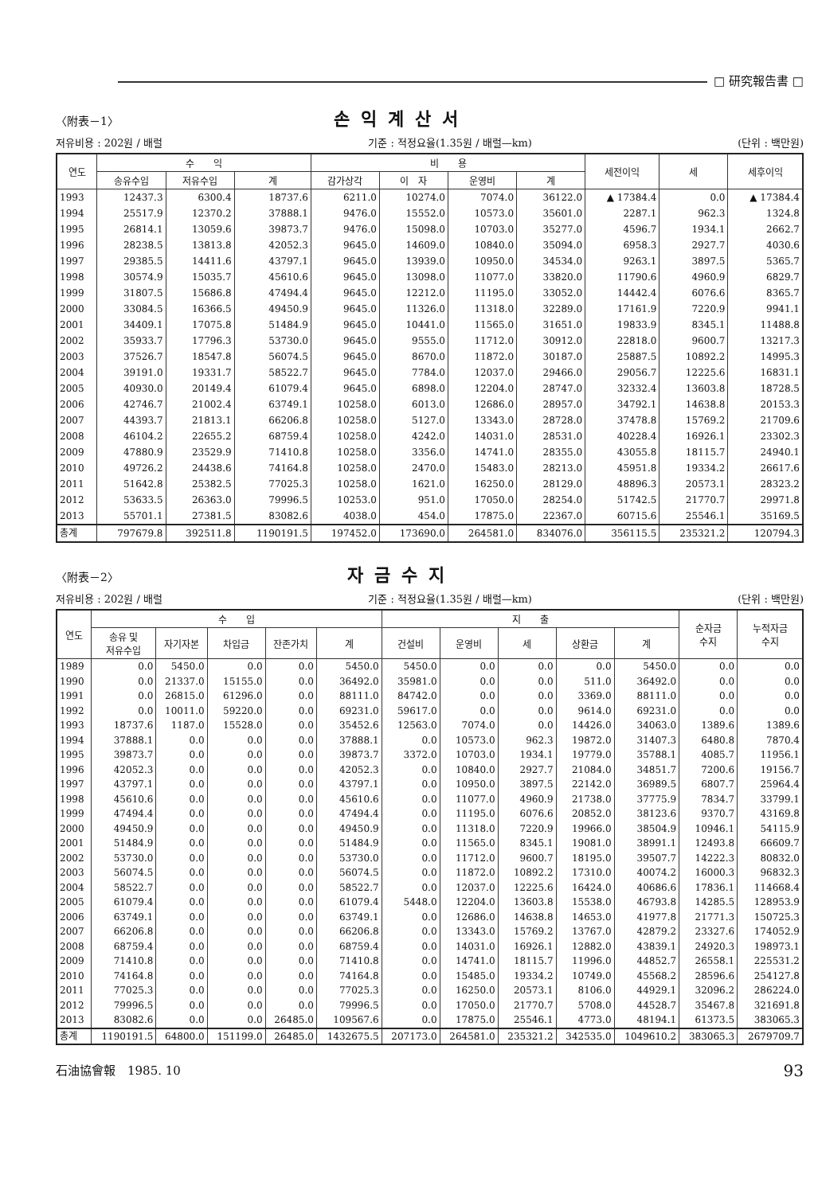□ 研究報告書 □
〈附表－1〉
손익계산서
저유비용 : 202원 / 배럴 기준 : 적정요율(1.35원 / 배럴—km) (단위 : 백만원)
| 연도 | 수 익 | | | 비 용 | | | | 세전이익 | 세 | 세후이익 |
| --- | --- | --- | --- | --- | --- | --- | --- | --- | --- | --- |
| | 송유수입 | 저유수입 | 계 | 감가상각 | 이 자 | 운영비 | 계 | | | |
| 1993 | 12437.3 | 6300.4 | 18737.6 | 6211.0 | 10274.0 | 7074.0 | 36122.0 | ▲ 17384.4 | 0.0 | ▲ 17384.4 |
| 1994 | 25517.9 | 12370.2 | 37888.1 | 9476.0 | 15552.0 | 10573.0 | 35601.0 | 2287.1 | 962.3 | 1324.8 |
| 1995 | 26814.1 | 13059.6 | 39873.7 | 9476.0 | 15098.0 | 10703.0 | 35277.0 | 4596.7 | 1934.1 | 2662.7 |
| 1996 | 28238.5 | 13813.8 | 42052.3 | 9645.0 | 14609.0 | 10840.0 | 35094.0 | 6958.3 | 2927.7 | 4030.6 |
| 1997 | 29385.5 | 14411.6 | 43797.1 | 9645.0 | 13939.0 | 10950.0 | 34534.0 | 9263.1 | 3897.5 | 5365.7 |
| 1998 | 30574.9 | 15035.7 | 45610.6 | 9645.0 | 13098.0 | 11077.0 | 33820.0 | 11790.6 | 4960.9 | 6829.7 |
| 1999 | 31807.5 | 15686.8 | 47494.4 | 9645.0 | 12212.0 | 11195.0 | 33052.0 | 14442.4 | 6076.6 | 8365.7 |
| 2000 | 33084.5 | 16366.5 | 49450.9 | 9645.0 | 11326.0 | 11318.0 | 32289.0 | 17161.9 | 7220.9 | 9941.1 |
| 2001 | 34409.1 | 17075.8 | 51484.9 | 9645.0 | 10441.0 | 11565.0 | 31651.0 | 19833.9 | 8345.1 | 11488.8 |
| 2002 | 35933.7 | 17796.3 | 53730.0 | 9645.0 | 9555.0 | 11712.0 | 30912.0 | 22818.0 | 9600.7 | 13217.3 |
| 2003 | 37526.7 | 18547.8 | 56074.5 | 9645.0 | 8670.0 | 11872.0 | 30187.0 | 25887.5 | 10892.2 | 14995.3 |
| 2004 | 39191.0 | 19331.7 | 58522.7 | 9645.0 | 7784.0 | 12037.0 | 29466.0 | 29056.7 | 12225.6 | 16831.1 |
| 2005 | 40930.0 | 20149.4 | 61079.4 | 9645.0 | 6898.0 | 12204.0 | 28747.0 | 32332.4 | 13603.8 | 18728.5 |
| 2006 | 42746.7 | 21002.4 | 63749.1 | 10258.0 | 6013.0 | 12686.0 | 28957.0 | 34792.1 | 14638.8 | 20153.3 |
| 2007 | 44393.7 | 21813.1 | 66206.8 | 10258.0 | 5127.0 | 13343.0 | 28728.0 | 37478.8 | 15769.2 | 21709.6 |
| 2008 | 46104.2 | 22655.2 | 68759.4 | 10258.0 | 4242.0 | 14031.0 | 28531.0 | 40228.4 | 16926.1 | 23302.3 |
| 2009 | 47880.9 | 23529.9 | 71410.8 | 10258.0 | 3356.0 | 14741.0 | 28355.0 | 43055.8 | 18115.7 | 24940.1 |
| 2010 | 49726.2 | 24438.6 | 74164.8 | 10258.0 | 2470.0 | 15483.0 | 28213.0 | 45951.8 | 19334.2 | 26617.6 |
| 2011 | 51642.8 | 25382.5 | 77025.3 | 10258.0 | 1621.0 | 16250.0 | 28129.0 | 48896.3 | 20573.1 | 28323.2 |
| 2012 | 53633.5 | 26363.0 | 79996.5 | 10253.0 | 951.0 | 17050.0 | 28254.0 | 51742.5 | 21770.7 | 29971.8 |
| 2013 | 55701.1 | 27381.5 | 83082.6 | 4038.0 | 454.0 | 17875.0 | 22367.0 | 60715.6 | 25546.1 | 35169.5 |
| 총계 | 797679.8 | 392511.8 | 1190191.5 | 197452.0 | 173690.0 | 264581.0 | 834076.0 | 356115.5 | 235321.2 | 120794.3 |
〈附表－2〉
자금수지
저유비용 : 202원 / 배럴 기준 : 적정요율(1.35원 / 배럴—km) (단위 : 백만원)
| 연도 | 수 입 | | | | | 지 출 | | | | | 순자금 수지 | 누적자금 수지 |
| --- | --- | --- | --- | --- | --- | --- | --- | --- | --- | --- | --- | --- |
| | 송유 및 저유수입 | 자기자본 | 차입금 | 잔존가치 | 계 | 건설비 | 운영비 | 세 | 상환금 | 계 | | |
| 1989 | 0.0 | 5450.0 | 0.0 | 0.0 | 5450.0 | 5450.0 | 0.0 | 0.0 | 0.0 | 5450.0 | 0.0 | 0.0 |
| 1990 | 0.0 | 21337.0 | 15155.0 | 0.0 | 36492.0 | 35981.0 | 0.0 | 0.0 | 511.0 | 36492.0 | 0.0 | 0.0 |
| 1991 | 0.0 | 26815.0 | 61296.0 | 0.0 | 88111.0 | 84742.0 | 0.0 | 0.0 | 3369.0 | 88111.0 | 0.0 | 0.0 |
| 1992 | 0.0 | 10011.0 | 59220.0 | 0.0 | 69231.0 | 59617.0 | 0.0 | 0.0 | 9614.0 | 69231.0 | 0.0 | 0.0 |
| 1993 | 18737.6 | 1187.0 | 15528.0 | 0.0 | 35452.6 | 12563.0 | 7074.0 | 0.0 | 14426.0 | 34063.0 | 1389.6 | 1389.6 |
| 1994 | 37888.1 | 0.0 | 0.0 | 0.0 | 37888.1 | 0.0 | 10573.0 | 962.3 | 19872.0 | 31407.3 | 6480.8 | 7870.4 |
| 1995 | 39873.7 | 0.0 | 0.0 | 0.0 | 39873.7 | 3372.0 | 10703.0 | 1934.1 | 19779.0 | 35788.1 | 4085.7 | 11956.1 |
| 1996 | 42052.3 | 0.0 | 0.0 | 0.0 | 42052.3 | 0.0 | 10840.0 | 2927.7 | 21084.0 | 34851.7 | 7200.6 | 19156.7 |
| 1997 | 43797.1 | 0.0 | 0.0 | 0.0 | 43797.1 | 0.0 | 10950.0 | 3897.5 | 22142.0 | 36989.5 | 6807.7 | 25964.4 |
| 1998 | 45610.6 | 0.0 | 0.0 | 0.0 | 45610.6 | 0.0 | 11077.0 | 4960.9 | 21738.0 | 37775.9 | 7834.7 | 33799.1 |
| 1999 | 47494.4 | 0.0 | 0.0 | 0.0 | 47494.4 | 0.0 | 11195.0 | 6076.6 | 20852.0 | 38123.6 | 9370.7 | 43169.8 |
| 2000 | 49450.9 | 0.0 | 0.0 | 0.0 | 49450.9 | 0.0 | 11318.0 | 7220.9 | 19966.0 | 38504.9 | 10946.1 | 54115.9 |
| 2001 | 51484.9 | 0.0 | 0.0 | 0.0 | 51484.9 | 0.0 | 11565.0 | 8345.1 | 19081.0 | 38991.1 | 12493.8 | 66609.7 |
| 2002 | 53730.0 | 0.0 | 0.0 | 0.0 | 53730.0 | 0.0 | 11712.0 | 9600.7 | 18195.0 | 39507.7 | 14222.3 | 80832.0 |
| 2003 | 56074.5 | 0.0 | 0.0 | 0.0 | 56074.5 | 0.0 | 11872.0 | 10892.2 | 17310.0 | 40074.2 | 16000.3 | 96832.3 |
| 2004 | 58522.7 | 0.0 | 0.0 | 0.0 | 58522.7 | 0.0 | 12037.0 | 12225.6 | 16424.0 | 40686.6 | 17836.1 | 114668.4 |
| 2005 | 61079.4 | 0.0 | 0.0 | 0.0 | 61079.4 | 5448.0 | 12204.0 | 13603.8 | 15538.0 | 46793.8 | 14285.5 | 128953.9 |
| 2006 | 63749.1 | 0.0 | 0.0 | 0.0 | 63749.1 | 0.0 | 12686.0 | 14638.8 | 14653.0 | 41977.8 | 21771.3 | 150725.3 |
| 2007 | 66206.8 | 0.0 | 0.0 | 0.0 | 66206.8 | 0.0 | 13343.0 | 15769.2 | 13767.0 | 42879.2 | 23327.6 | 174052.9 |
| 2008 | 68759.4 | 0.0 | 0.0 | 0.0 | 68759.4 | 0.0 | 14031.0 | 16926.1 | 12882.0 | 43839.1 | 24920.3 | 198973.1 |
| 2009 | 71410.8 | 0.0 | 0.0 | 0.0 | 71410.8 | 0.0 | 14741.0 | 18115.7 | 11996.0 | 44852.7 | 26558.1 | 225531.2 |
| 2010 | 74164.8 | 0.0 | 0.0 | 0.0 | 74164.8 | 0.0 | 15485.0 | 19334.2 | 10749.0 | 45568.2 | 28596.6 | 254127.8 |
| 2011 | 77025.3 | 0.0 | 0.0 | 0.0 | 77025.3 | 0.0 | 16250.0 | 20573.1 | 8106.0 | 44929.1 | 32096.2 | 286224.0 |
| 2012 | 79996.5 | 0.0 | 0.0 | 0.0 | 79996.5 | 0.0 | 17050.0 | 21770.7 | 5708.0 | 44528.7 | 35467.8 | 321691.8 |
| 2013 | 83082.6 | 0.0 | 0.0 | 26485.0 | 109567.6 | 0.0 | 17875.0 | 25546.1 | 4773.0 | 48194.1 | 61373.5 | 383065.3 |
| 총계 | 1190191.5 | 64800.0 | 151199.0 | 26485.0 | 1432675.5 | 207173.0 | 264581.0 | 235321.2 | 342535.0 | 1049610.2 | 383065.3 | 2679709.7 |
石油協會報　1985. 10 93